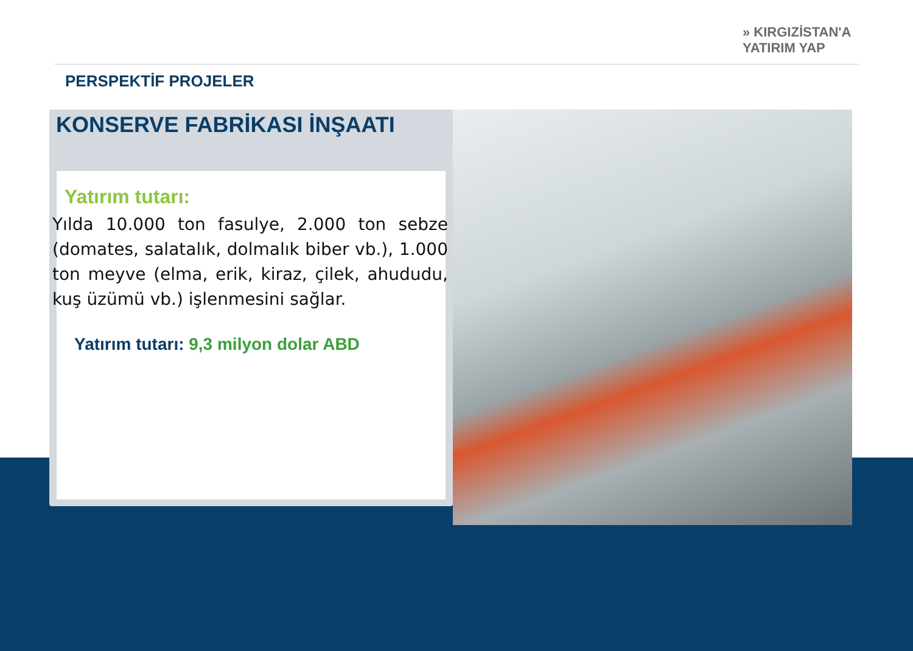» KIRGIZİSTAN'A
YATIRIM YAP
PERSPEKTİF PROJELER
KONSERVE FABRİKASI İNŞAATI
Yatırım tutarı:
Yılda 10.000 ton fasulye, 2.000 ton sebze (domates, salatalık, dolmalık biber vb.), 1.000 ton meyve (elma, erik, kiraz, çilek, ahududu, kuş üzümü vb.) işlenmesini sağlar.
Yatırım tutarı: 9,3 milyon dolar ABD